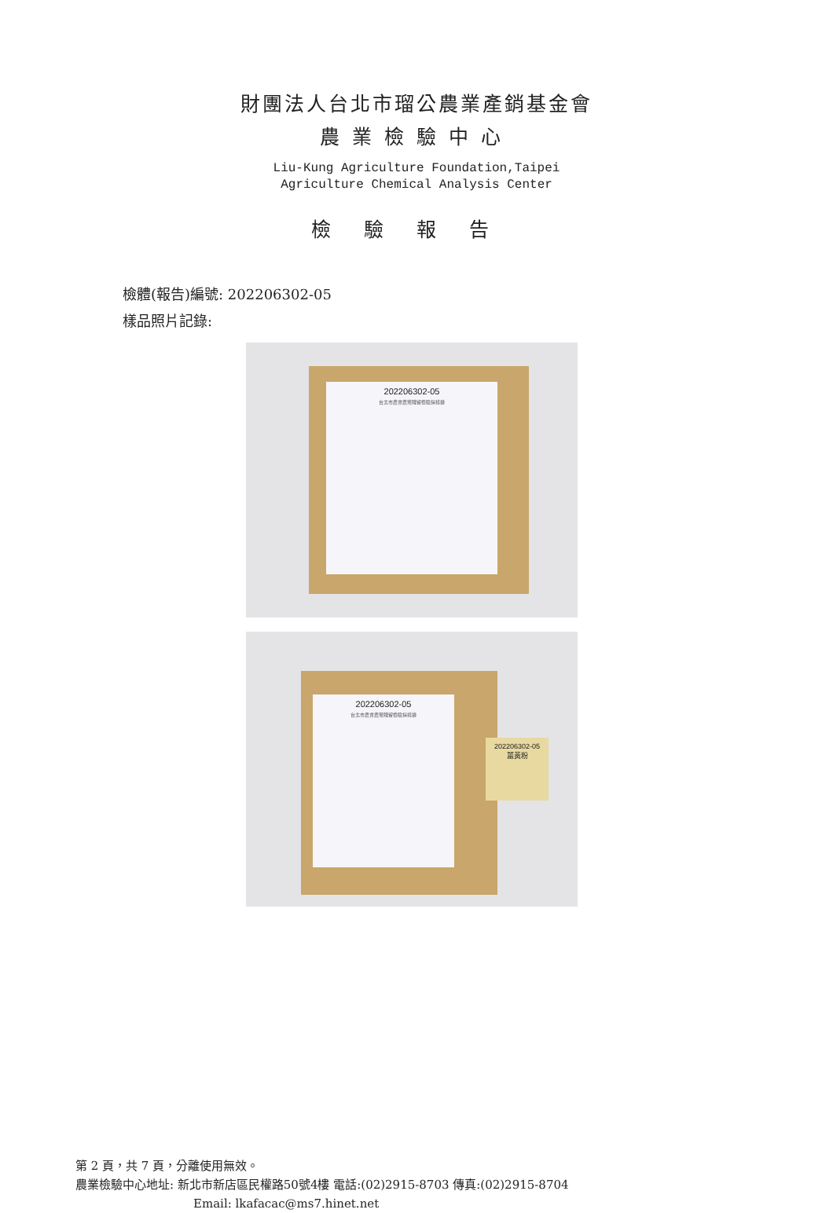財團法人台北市瑠公農業產銷基金會
農業檢驗中心
Liu-Kung Agriculture Foundation,Taipei
Agriculture Chemical Analysis Center
檢驗報告
檢體(報告)編號: 202206302-05
樣品照片記錄:
202206302-05
台北市農會農藥殘留檢驗採樣袋
202206302-05
台北市農會農藥殘留檢驗採樣袋
202206302-05
薑黃粉
第 2 頁，共 7 頁，分離使用無效。
農業檢驗中心地址: 新北市新店區民權路50號4樓 電話:(02)2915-8703 傳真:(02)2915-8704
Email: lkafacac@ms7.hinet.net